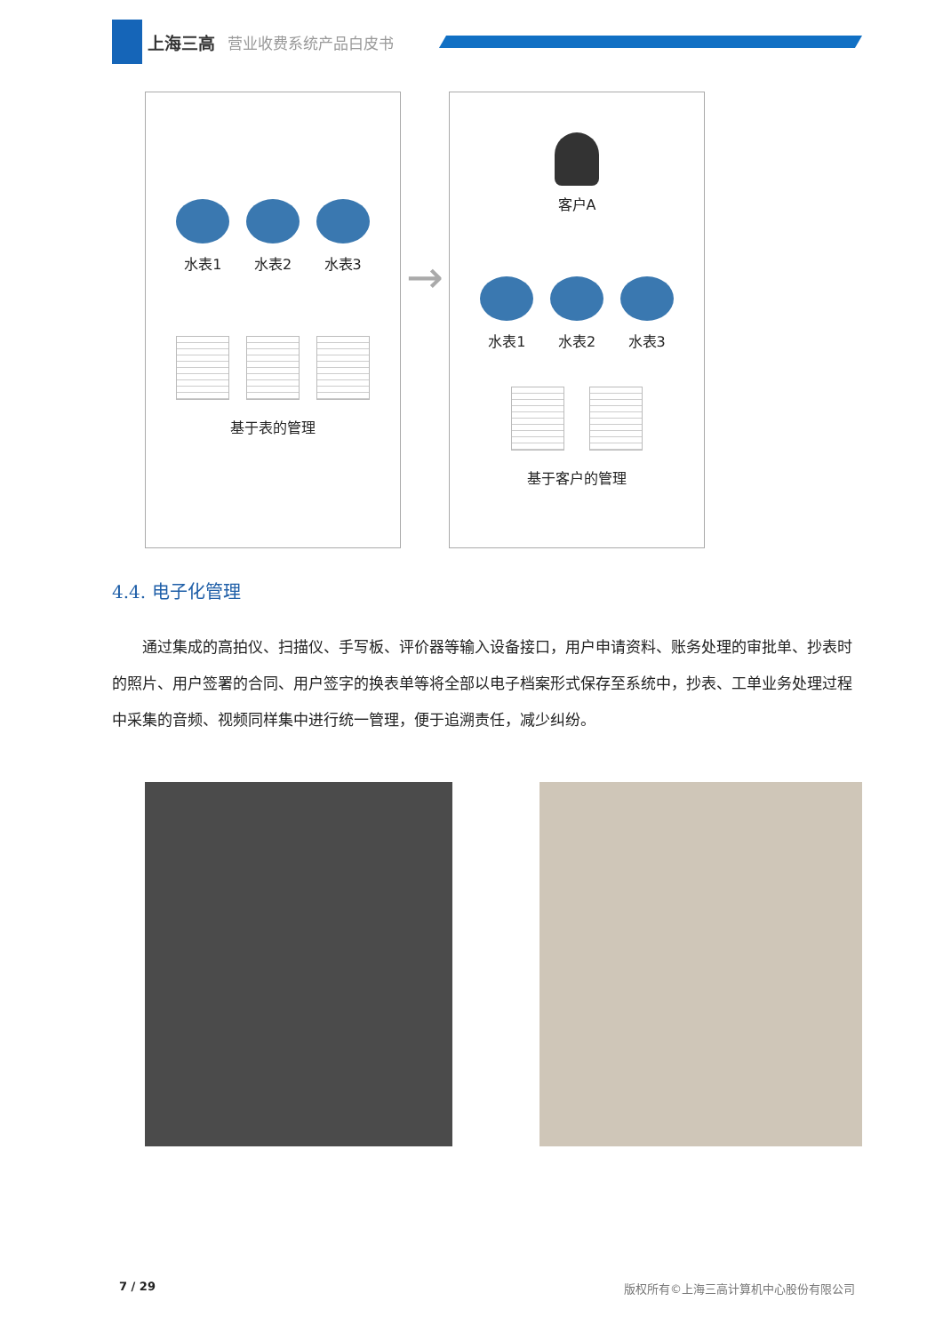上海三高 营业收费系统产品白皮书
水表1 水表2 水表3
基于表的管理
→
客户A
水表1 水表2 水表3
基于客户的管理
4.4. 电子化管理
通过集成的高拍仪、扫描仪、手写板、评价器等输入设备接口，用户申请资料、账务处理的审批单、抄表时的照片、用户签署的合同、用户签字的换表单等将全部以电子档案形式保存至系统中，抄表、工单业务处理过程中采集的音频、视频同样集中进行统一管理，便于追溯责任，减少纠纷。
7 / 29 版权所有©上海三高计算机中心股份有限公司